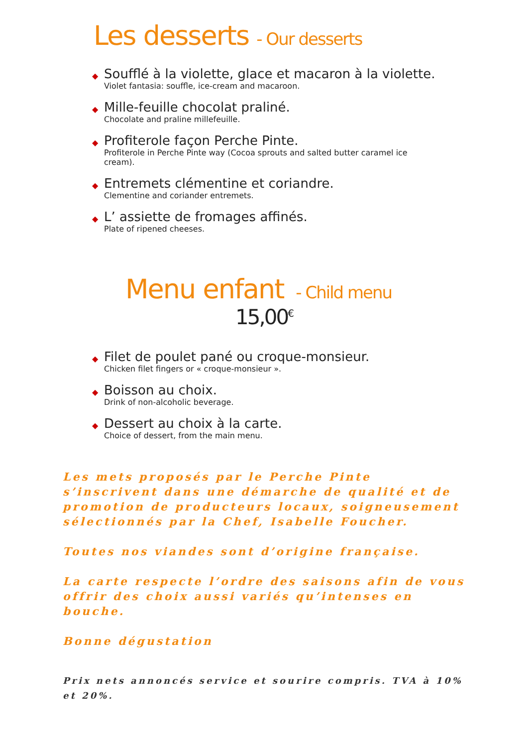Les desserts - Our desserts
◆
Soufflé à la violette, glace et macaron à la violette.
Violet fantasia: souffle, ice-cream and macaroon.
◆
Mille-feuille chocolat praliné.
Chocolate and praline millefeuille.
◆
Profiterole façon Perche Pinte.
Profiterole in Perche Pinte way (Cocoa sprouts and salted butter caramel ice cream).
◆
Entremets clémentine et coriandre.
Clementine and coriander entremets.
◆
L’ assiette de fromages affinés.
Plate of ripened cheeses.
Menu enfant - Child menu
15,00<sup>€</sup>
◆
Filet de poulet pané ou croque-monsieur.
Chicken filet fingers or « croque-monsieur ».
◆
Boisson au choix.
Drink of non-alcoholic beverage.
◆
Dessert au choix à la carte.
Choice of dessert, from the main menu.
Les mets proposés par le Perche Pinte s’inscrivent dans une démarche de qualité et de promotion de producteurs locaux, soigneusement sélectionnés par la Chef, Isabelle Foucher.
Toutes nos viandes sont d’origine française.
La carte respecte l’ordre des saisons afin de vous offrir des choix aussi variés qu’intenses en bouche.
Bonne dégustation
Prix nets annoncés service et sourire compris. TVA à 10% et 20%.